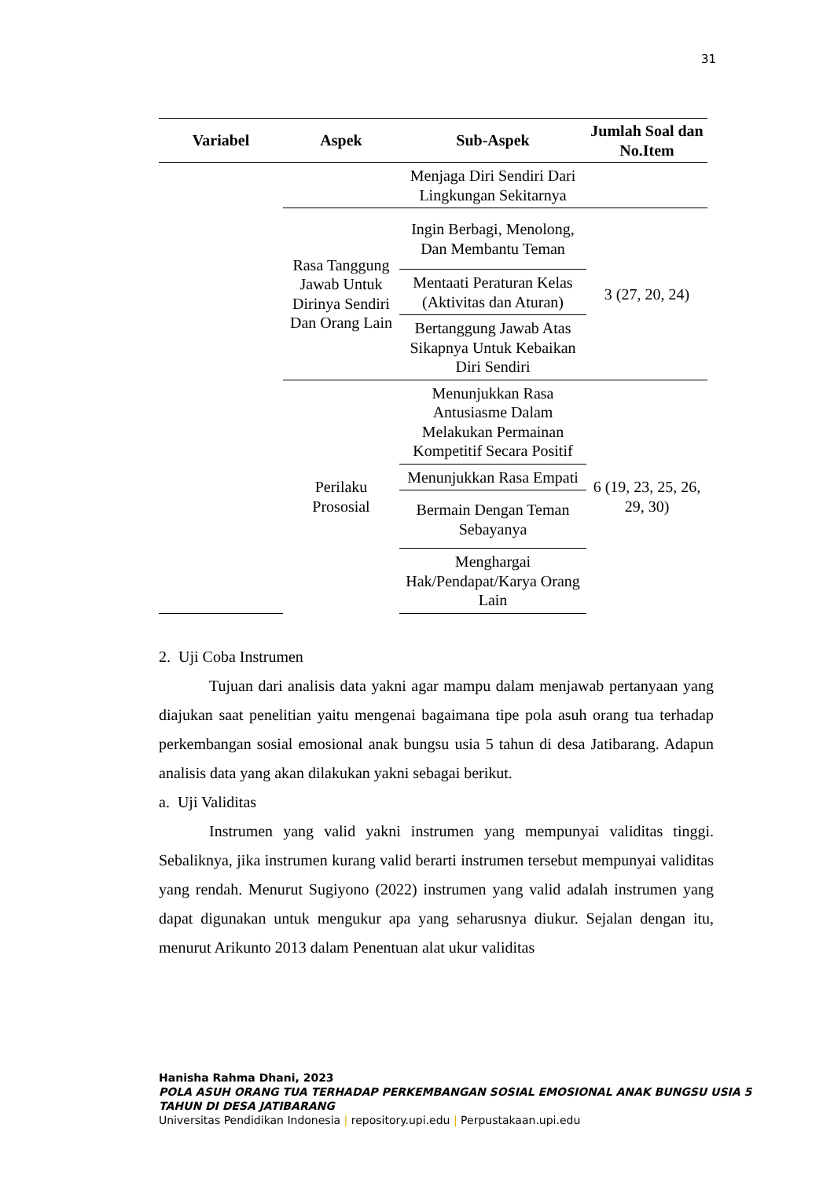31
| Variabel | Aspek | Sub-Aspek | Jumlah Soal dan No.Item |
| --- | --- | --- | --- |
| | | Menjaga Diri Sendiri Dari Lingkungan Sekitarnya | |
| | Rasa Tanggung Jawab Untuk Dirinya Sendiri Dan Orang Lain | Ingin Berbagi, Menolong, Dan Membantu Teman | 3 (27, 20, 24) |
| | | Mentaati Peraturan Kelas (Aktivitas dan Aturan) | |
| | | Bertanggung Jawab Atas Sikapnya Untuk Kebaikan Diri Sendiri | |
| | Perilaku Prososial | Menunjukkan Rasa Antusiasme Dalam Melakukan Permainan Kompetitif Secara Positif | 6 (19, 23, 25, 26, 29, 30) |
| | | Menunjukkan Rasa Empati | |
| | | Bermain Dengan Teman Sebayanya | |
| | | Menghargai Hak/Pendapat/Karya Orang Lain | |
2. Uji Coba Instrumen
Tujuan dari analisis data yakni agar mampu dalam menjawab pertanyaan yang diajukan saat penelitian yaitu mengenai bagaimana tipe pola asuh orang tua terhadap perkembangan sosial emosional anak bungsu usia 5 tahun di desa Jatibarang. Adapun analisis data yang akan dilakukan yakni sebagai berikut.
a. Uji Validitas
Instrumen yang valid yakni instrumen yang mempunyai validitas tinggi. Sebaliknya, jika instrumen kurang valid berarti instrumen tersebut mempunyai validitas yang rendah. Menurut Sugiyono (2022) instrumen yang valid adalah instrumen yang dapat digunakan untuk mengukur apa yang seharusnya diukur. Sejalan dengan itu, menurut Arikunto 2013 dalam Penentuan alat ukur validitas
Hanisha Rahma Dhani, 2023
POLA ASUH ORANG TUA TERHADAP PERKEMBANGAN SOSIAL EMOSIONAL ANAK BUNGSU USIA 5
TAHUN DI DESA JATIBARANG
Universitas Pendidikan Indonesia | repository.upi.edu | Perpustakaan.upi.edu